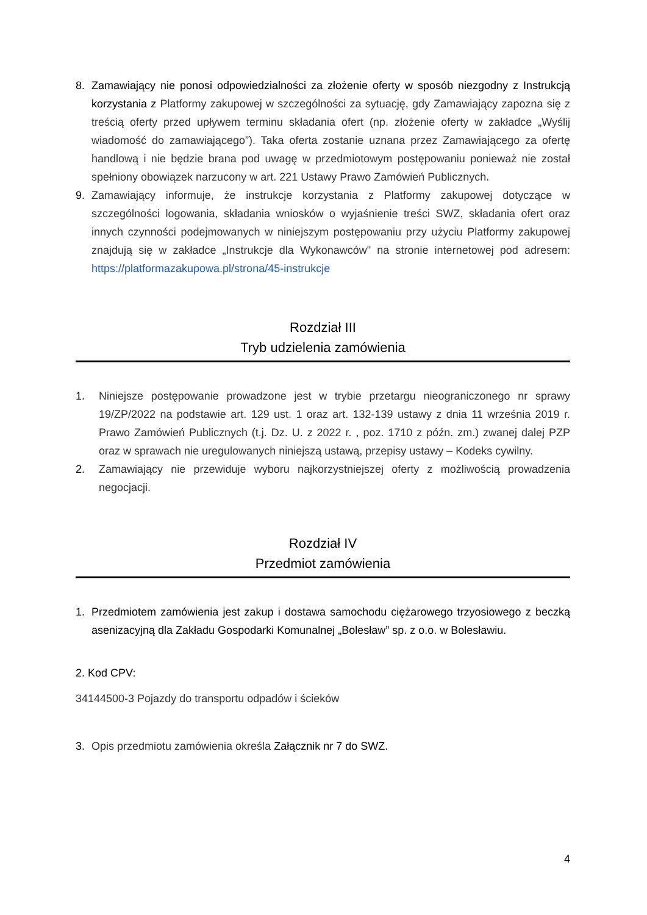8. Zamawiający nie ponosi odpowiedzialności za złożenie oferty w sposób niezgodny z Instrukcją korzystania z Platformy zakupowej w szczególności za sytuację, gdy Zamawiający zapozna się z treścią oferty przed upływem terminu składania ofert (np. złożenie oferty w zakładce „Wyślij wiadomość do zamawiającego”). Taka oferta zostanie uznana przez Zamawiającego za ofertę handlową i nie będzie brana pod uwagę w przedmiotowym postępowaniu ponieważ nie został spełniony obowiązek narzucony w art. 221 Ustawy Prawo Zamówień Publicznych.
9. Zamawiający informuje, że instrukcje korzystania z Platformy zakupowej dotyczące w szczególności logowania, składania wniosków o wyjaśnienie treści SWZ, składania ofert oraz innych czynności podejmowanych w niniejszym postępowaniu przy użyciu Platformy zakupowej znajdują się w zakładce „Instrukcje dla Wykonawców" na stronie internetowej pod adresem: https://platformazakupowa.pl/strona/45-instrukcje
Rozdział III
Tryb udzielenia zamówienia
1. Niniejsze postępowanie prowadzone jest w trybie przetargu nieograniczonego nr sprawy 19/ZP/2022 na podstawie art. 129 ust. 1 oraz art. 132-139 ustawy z dnia 11 września 2019 r. Prawo Zamówień Publicznych (t.j. Dz. U. z 2022 r. , poz. 1710 z późn. zm.) zwanej dalej PZP oraz w sprawach nie uregulowanych niniejszą ustawą, przepisy ustawy – Kodeks cywilny.
2. Zamawiający nie przewiduje wyboru najkorzystniejszej oferty z możliwością prowadzenia negocjacji.
Rozdział IV
Przedmiot zamówienia
1. Przedmiotem zamówienia jest zakup i dostawa samochodu ciężarowego trzyosiowego z beczką asenizacyjną dla Zakładu Gospodarki Komunalnej „Bolesław” sp. z o.o. w Bolesławiu.
2. Kod CPV:
34144500-3 Pojazdy do transportu odpadów i ścieków
3. Opis przedmiotu zamówienia określa Załącznik nr 7 do SWZ.
4